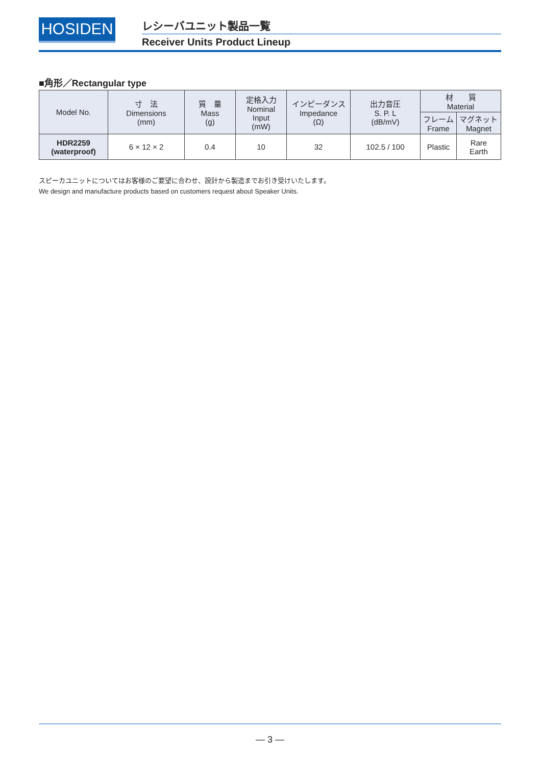HOSIDEN
レシーバユニット製品一覧
Receiver Units Product Lineup
■角形／Rectangular type
| Model No. | 寸 法 Dimensions (mm) | 質 量 Mass (g) | 定格入力 Nominal Input (mW) | インピーダンス Impedance (Ω) | 出力音圧 S. P. L (dB/mV) | 材 質 Material | |
| --- | --- | --- | --- | --- | --- | --- | --- |
| | | | | | | フレーム Frame | マグネット Magnet |
| HDR2259 (waterproof) | 6 × 12 × 2 | 0.4 | 10 | 32 | 102.5 / 100 | Plastic | Rare Earth |
スピーカユニットについてはお客様のご要望に合わせ、設計から製造までお引き受けいたします。
We design and manufacture products based on customers request about Speaker Units.
— 3 —